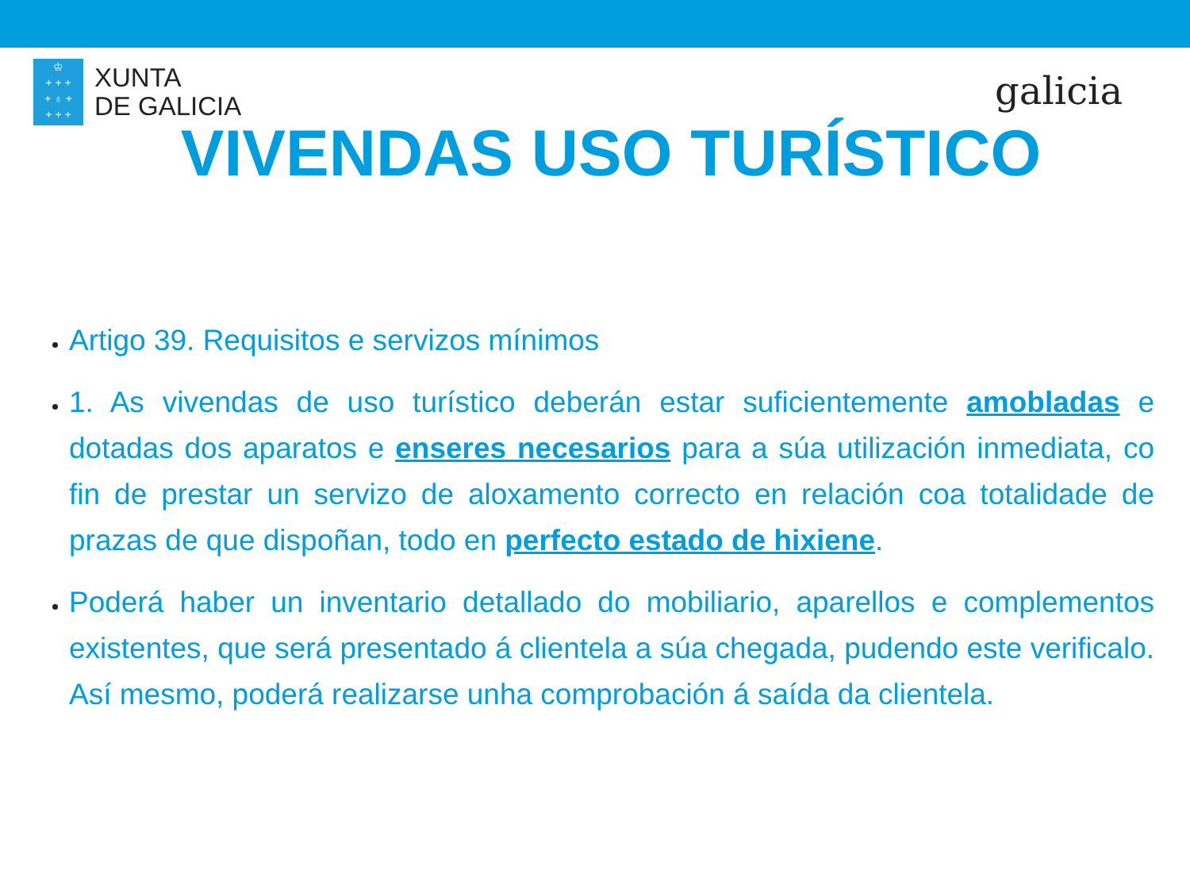♔
+ + +
+ ♁ +
+ + +
XUNTA
DE GALICIA
galicia
VIVENDAS USO TURÍSTICO
Artigo 39. Requisitos e servizos mínimos
1. As vivendas de uso turístico deberán estar suficientemente amobladas e dotadas dos aparatos e enseres necesarios para a súa utilización inmediata, co fin de prestar un servizo de aloxamento correcto en relación coa totalidade de prazas de que dispoñan, todo en perfecto estado de hixiene.
Poderá haber un inventario detallado do mobiliario, aparellos e complementos existentes, que será presentado á clientela a súa chegada, pudendo este verificalo. Así mesmo, poderá realizarse unha comprobación á saída da clientela.